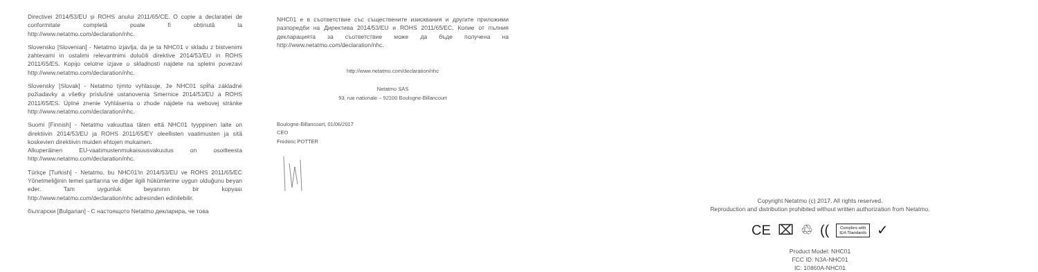Directivei 2014/53/EU și ROHS anului 2011/65/CE. O copie a declarației de conformitate completă poate fi obținută la http://www.netatmo.com/declaration/nhc.
Slovensko [Slovenian] - Netatmo izjavlja, da je ta NHC01 v skladu z bistvenimi zahtevami in ostalimi relevantnimi določili direktive 2014/53/EU in ROHS 2011/65/ES. Kopijo celotne izjave o skladnosti najdete na spletni povezavi http://www.netatmo.com/declaration/nhc.
Slovensky [Slovak] - Netatmo týmto vyhlasuje, že NHC01 spĺňa základné požiadavky a všetky príslušné ustanovenia Smernice 2014/53/EU a ROHS 2011/65/ES. Úplné znenie Vyhlásenia o zhode nájdete na webovej stránke http://www.netatmo.com/declaration/nhc.
Suomi [Finnish] - Netatmo vakuuttaa täten että NHC01 tyyppinen laite on direktiivin 2014/53/EU ja ROHS 2011/65/EY oleellisten vaatimusten ja sitä koskevien direktiivin muiden ehtojen mukainen.
Alkuperäinen EU-vaatimustenmukaisuusvakuutus on osoitteesta http://www.netatmo.com/declaration/nhc.
Türkçe [Turkish] - Netatmo, bu NHC01'in 2014/53/EU ve ROHS 2011/65/EC Yönetmeliğinin temel şartlarına ve diğer ilgili hükümlerine uygun olduğunu beyan eder. Tam uygunluk beyanının bir kopyası http://www.netatmo.com/declaration/nhc adresinden edinilebilir.
български [Bulgarian] - С настоящото Netatmo декларира, че това
NHC01 е в съответствие със съществените изисквания и другите приложими разпоредби на Директива 2014/53/EU и ROHS 2011/65/EC. Копие от пълния декларацията за съответствие може да бъде получена на http://www.netatmo.com/declaration/nhc.
http://www.netatmo.com/declaration/nhc
Netatmo SAS
93, rue nationale – 92100 Boulogne-Billancourt
Boulogne-Billancourt, 01/06/2017
CEO
Frédéric POTTER
Copyright Netatmo (c) 2017. All rights reserved.
Reproduction and distribution prohibited without written authorization from Netatmo.
CE ⌧ ♲ ((Complies with
IDA Standards ✓
Product Model: NHC01
FCC ID: N3A-NHC01
IC: 10860A-NHC01